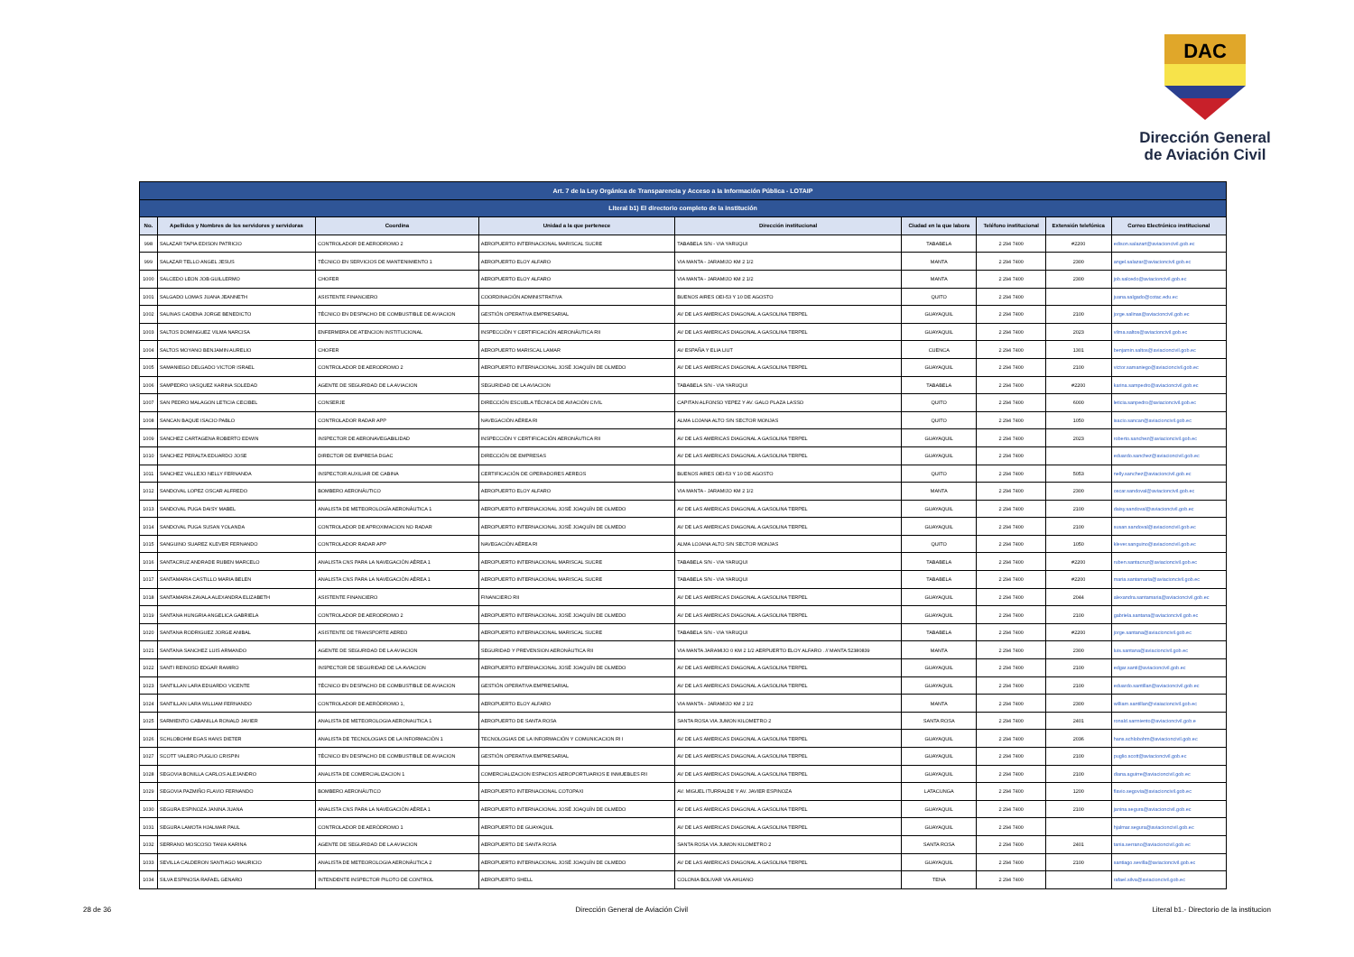DAC
Dirección General
de Aviación Civil
| Art. 7 de la Ley Orgánica de Transparencia y Acceso a la Información Pública - LOTAIP | | | | | | | | |
| Literal b1) El directorio completo de la institución | | | | | | | | |
| No. | Apellidos y Nombres de los servidores y servidoras | Coordina | Unidad a la que pertenece | Dirección institucional | Ciudad en la que labora | Teléfono institucional | Extensión telefónica | Correo Electrónico institucional |
| 998 | SALAZAR TAPIA EDISON PATRICIO | CONTROLADOR DE AERODROMO 2 | AEROPUERTO INTERNACIONAL MARISCAL SUCRE | TABABELA S/N - VIA YARUQUI | TABABELA | 2 294 7400 | #2200 | edison.salazart@aviacioncivil.gob.ec |
| 999 | SALAZAR TELLO ANGEL JESUS | TÉCNICO EN SERVICIOS DE MANTENIMIENTO 1 | AEROPUERTO ELOY ALFARO | VIA MANTA - JARAMIJO KM 2 1/2 | MANTA | 2 294 7400 | 2300 | angel.salazar@aviacioncivil.gob.ec |
| 1000 | SALCEDO LEON JOB GUILLERMO | CHOFER | AEROPUERTO ELOY ALFARO | VIA MANTA - JARAMIJO KM 2 1/2 | MANTA | 2 294 7400 | 2300 | job.salcedo@aviacioncivil.gob.ec |
| 1001 | SALGADO LOMAS JUANA JEANNETH | ASISTENTE FINANCIERO | COORDINACIÓN ADMINISTRATIVA | BUENOS AIRES OEI-53 Y 10 DE AGOSTO | QUITO | 2 294 7400 | | juana.salgado@cotac.edu.ec |
| 1002 | SALINAS CADENA JORGE BENEDICTO | TÉCNICO EN DESPACHO DE COMBUSTIBLE DE AVIACION | GESTIÓN OPERATIVA EMPRESARIAL | AV DE LAS AMERICAS DIAGONAL A GASOLINA TERPEL | GUAYAQUIL | 2 294 7400 | 2100 | jorge.salinas@aviacioncivil.gob.ec |
| 1003 | SALTOS DOMINGUEZ VILMA NARCISA | ENFERMERA DE ATENCION INSTITUCIONAL | INSPECCIÓN Y CERTIFICACIÓN AERONÁUTICA RII | AV DE LAS AMERICAS DIAGONAL A GASOLINA TERPEL | GUAYAQUIL | 2 294 7400 | 2023 | vilma.saltos@aviacioncivil.gob.ec |
| 1004 | SALTOS MOYANO BENJAMIN AURELIO | CHOFER | AEROPUERTO MARISCAL LAMAR | AV ESPAÑA Y ELIA LIUT | CUENCA | 2 294 7400 | 1301 | benjamin.saltos@aviacioncivil.gob.ec |
| 1005 | SAMANIEGO DELGADO VICTOR ISRAEL | CONTROLADOR DE AERODROMO 2 | AEROPUERTO INTERNACIONAL JOSÉ JOAQUÍN DE OLMEDO | AV DE LAS AMERICAS DIAGONAL A GASOLINA TERPEL | GUAYAQUIL | 2 294 7400 | 2100 | victor.samaniego@aviacioncivil.gob.ec |
| 1006 | SAMPEDRO VASQUEZ KARINA SOLEDAD | AGENTE DE SEGURIDAD DE LA AVIACION | SEGURIDAD DE LA AVIACION | TABABELA S/N - VIA YARUQUI | TABABELA | 2 294 7400 | #2200 | karina.sampedro@aviacioncivil.gob.ec |
| 1007 | SAN PEDRO MALAGON LETICIA CECIBEL | CONSERJE | DIRECCIÓN ESCUELA TÉCNICA DE AVIACIÓN CIVIL | CAPITAN ALFONSO YEPEZ Y AV. GALO PLAZA LASSO | QUITO | 2 294 7400 | 6000 | leticia.sanpedro@aviacioncivil.gob.ec |
| 1008 | SANCAN BAQUE ISACIO PABLO | CONTROLADOR RADAR APP | NAVEGACIÓN AÉREA RI | ALMA LOJANA ALTO S/N SECTOR MONJAS | QUITO | 2 294 7400 | 1050 | isacio.sancan@aviacioncivil.gob.ec |
| 1009 | SANCHEZ CARTAGENA ROBERTO EDWIN | INSPECTOR DE AERONAVEGABILIDAD | INSPECCIÓN Y CERTIFICACIÓN AERONÁUTICA RII | AV DE LAS AMERICAS DIAGONAL A GASOLINA TERPEL | GUAYAQUIL | 2 294 7400 | 2023 | roberto.sanchez@aviacioncivil.gob.ec |
| 1010 | SANCHEZ PERALTA EDUARDO JOSE | DIRECTOR DE EMPRESA DGAC | DIRECCIÓN DE EMPRESAS | AV DE LAS AMERICAS DIAGONAL A GASOLINA TERPEL | GUAYAQUIL | 2 294 7400 | | eduardo.sanchez@aviacioncivil.gob.ec |
| 1011 | SANCHEZ VALLEJO NELLY FERNANDA | INSPECTOR AUXILIAR DE CABINA | CERTIFICACIÓN DE OPERADORES AEREOS | BUENOS AIRES OEI-53 Y 10 DE AGOSTO | QUITO | 2 294 7400 | 5053 | nelly.sanchez@aviacioncivil.gob.ec |
| 1012 | SANDOVAL LOPEZ OSCAR ALFREDO | BOMBERO AERONÁUTICO | AEROPUERTO ELOY ALFARO | VIA MANTA - JARAMIJO KM 2 1/2 | MANTA | 2 294 7400 | 2300 | oscar.sandoval@aviacioncivil.gob.ec |
| 1013 | SANDOVAL PUGA DAISY MABEL | ANALISTA DE METEOROLOGÍA AERONÁUTICA 1 | AEROPUERTO INTERNACIONAL JOSÉ JOAQUÍN DE OLMEDO | AV DE LAS AMERICAS DIAGONAL A GASOLINA TERPEL | GUAYAQUIL | 2 294 7400 | 2100 | daisy.sandoval@aviacioncivil.gob.ec |
| 1014 | SANDOVAL PUGA SUSAN YOLANDA | CONTROLADOR DE APROXIMACION NO RADAR | AEROPUERTO INTERNACIONAL JOSÉ JOAQUÍN DE OLMEDO | AV DE LAS AMERICAS DIAGONAL A GASOLINA TERPEL | GUAYAQUIL | 2 294 7400 | 2100 | susan.sandoval@aviacioncivil.gob.ec |
| 1015 | SANGUINO SUAREZ KLEVER FERNANDO | CONTROLADOR RADAR APP | NAVEGACIÓN AÉREA RI | ALMA LOJANA ALTO S/N SECTOR MONJAS | QUITO | 2 294 7400 | 1050 | klever.sanguino@aviacioncivil.gob.ec |
| 1016 | SANTACRUZ ANDRADE RUBEN MARCELO | ANALISTA CNS PARA LA NAVEGACIÓN AÉREA 1 | AEROPUERTO INTERNACIONAL MARISCAL SUCRE | TABABELA S/N - VIA YARUQUI | TABABELA | 2 294 7400 | #2200 | ruben.santacruz@aviacioncivil.gob.ec |
| 1017 | SANTAMARIA CASTILLO MARIA BELEN | ANALISTA CNS PARA LA NAVEGACIÓN AÉREA 1 | AEROPUERTO INTERNACIONAL MARISCAL SUCRE | TABABELA S/N - VIA YARUQUI | TABABELA | 2 294 7400 | #2200 | maria.santamaria@aviacioncivil.gob.ec |
| 1018 | SANTAMARIA ZAVALA ALEXANDRA ELIZABETH | ASISTENTE FINANCIERO | FINANCIERO RII | AV DE LAS AMERICAS DIAGONAL A GASOLINA TERPEL | GUAYAQUIL | 2 294 7400 | 2044 | alexandra.santamaria@aviacioncivil.gob.ec |
| 1019 | SANTANA HUNGRIA ANGELICA GABRIELA | CONTROLADOR DE AERODROMO 2 | AEROPUERTO INTERNACIONAL JOSÉ JOAQUÍN DE OLMEDO | AV DE LAS AMERICAS DIAGONAL A GASOLINA TERPEL | GUAYAQUIL | 2 294 7400 | 2100 | gabriela.santana@aviacioncivil.gob.ec |
| 1020 | SANTANA RODRIGUEZ JORGE ANIBAL | ASISTENTE DE TRANSPORTE AEREO | AEROPUERTO INTERNACIONAL MARISCAL SUCRE | TABABELA S/N - VIA YARUQUI | TABABELA | 2 294 7400 | #2200 | jorge.santana@aviacioncivil.gob.ec |
| 1021 | SANTANA SANCHEZ LUIS ARMANDO | AGENTE DE SEGURIDAD DE LA AVIACION | SEGURIDAD Y PREVENSION AERONÁUTICA RII | VIA MANTA JARAMIJO 0 KM 2 1/2 AERPUERTO ELOY ALFARO . // MANTA 52380839 | MANTA | 2 294 7400 | 2300 | luis.santana@aviacioncivil.gob.ec |
| 1022 | SANTI REINOSO EDGAR RAMIRO | INSPECTOR DE SEGURIDAD DE LA AVIACION | AEROPUERTO INTERNACIONAL JOSÉ JOAQUÍN DE OLMEDO | AV DE LAS AMERICAS DIAGONAL A GASOLINA TERPEL | GUAYAQUIL | 2 294 7400 | 2100 | edgar.santi@aviacioncivil.gob.ec |
| 1023 | SANTILLAN LARA EDUARDO VICENTE | TÉCNICO EN DESPACHO DE COMBUSTIBLE DE AVIACION | GESTIÓN OPERATIVA EMPRESARIAL | AV DE LAS AMERICAS DIAGONAL A GASOLINA TERPEL | GUAYAQUIL | 2 294 7400 | 2100 | eduardo.santillan@aviacioncivil.gob.ec |
| 1024 | SANTILLAN LARA WILLIAM FERNANDO | CONTROLADOR DE AERÓDROMO 1, | AEROPUERTO ELOY ALFARO | VIA MANTA - JARAMIJO KM 2 1/2 | MANTA | 2 294 7400 | 2300 | william.santillan@viaiacioncivil.gob.ec |
| 1025 | SARMIENTO CABANILLA RONALD JAVIER | ANALISTA DE METEOROLOGIA AERONAUTICA 1 | AEROPUERTO DE SANTA ROSA | SANTA ROSA VIA JUMON KILOMETRO 2 | SANTA ROSA | 2 294 7400 | 2401 | ronald.sarmiento@aviacioncivil.gob.e |
| 1026 | SCHLOBOHM EGAS HANS DIETER | ANALISTA DE TECNOLOGIAS DE LA INFORMACIÓN 1 | TECNOLOGIAS DE LA INFORMACIÓN Y COMUNICACION RI I | AV DE LAS AMERICAS DIAGONAL A GASOLINA TERPEL | GUAYAQUIL | 2 294 7400 | 2036 | hans.schlobohm@aviacioncivil.gob.ec |
| 1027 | SCOTT VALERO PUGLIO CRISPIN | TÉCNICO EN DESPACHO DE COMBUSTIBLE DE AVIACION | GESTIÓN OPERATIVA EMPRESARIAL | AV DE LAS AMERICAS DIAGONAL A GASOLINA TERPEL | GUAYAQUIL | 2 294 7400 | 2100 | puglio.scott@aviacioncivil.gob.ec |
| 1028 | SEGOVIA BONILLA CARLOS ALEJANDRO | ANALISTA DE COMERCIALIZACION 1 | COMERCIALIZACION ESPACIOS AEROPORTUARIOS E INMUEBLES RII | AV DE LAS AMERICAS DIAGONAL A GASOLINA TERPEL | GUAYAQUIL | 2 294 7400 | 2100 | diana.aguirre@aviacioncivil.gob.ec |
| 1029 | SEGOVIA PAZMIÑO FLAVIO FERNANDO | BOMBERO AERONÁUTICO | AEROPUERTO INTERNACIONAL COTOPAXI | AV. MIGUEL ITURRALDE Y AV. JAVIER ESPINOZA | LATACUNGA | 2 294 7400 | 1200 | flavio.segovia@aviacioncivil.gob.ec |
| 1030 | SEGURA ESPINOZA JANINA JUANA | ANALISTA CNS PARA LA NAVEGACIÓN AÉREA 1 | AEROPUERTO INTERNACIONAL JOSÉ JOAQUÍN DE OLMEDO | AV DE LAS AMERICAS DIAGONAL A GASOLINA TERPEL | GUAYAQUIL | 2 294 7400 | 2100 | janina.segura@aviacioncivil.gob.ec |
| 1031 | SEGURA LAMOTA HJALMAR PAUL | CONTROLADOR DE AERÓDROMO 1 | AEROPUERTO DE GUAYAQUIL | AV DE LAS AMERICAS DIAGONAL A GASOLINA TERPEL | GUAYAQUIL | 2 294 7400 | | hjalmar.segura@aviacioncivil.gob.ec |
| 1032 | SERRANO MOSCOSO TANIA KARINA | AGENTE DE SEGURIDAD DE LA AVIACION | AEROPUERTO DE SANTA ROSA | SANTA ROSA VIA JUMON KILOMETRO 2 | SANTA ROSA | 2 294 7400 | 2401 | tania.serrano@aviacioncivil.gob.ec |
| 1033 | SEVILLA CALDERON SANTIAGO MAURICIO | ANALISTA DE METEOROLOGIA AERONÁUTICA 2 | AEROPUERTO INTERNACIONAL JOSÉ JOAQUÍN DE OLMEDO | AV DE LAS AMERICAS DIAGONAL A GASOLINA TERPEL | GUAYAQUIL | 2 294 7400 | 2100 | santiago.sevilla@aviacioncivil.gob.ec |
| 1034 | SILVA ESPINOSA RAFAEL GENARO | INTENDENTE INSPECTOR PILOTO DE CONTROL | AEROPUERTO SHELL | COLONIA BOLIVAR VIA AHUANO | TENA | 2 294 7400 | | rafael.silva@aviacioncivil.gob.ec |
28 de 36 Dirección General de Aviación Civil Literal b1.- Directorio de la institucion